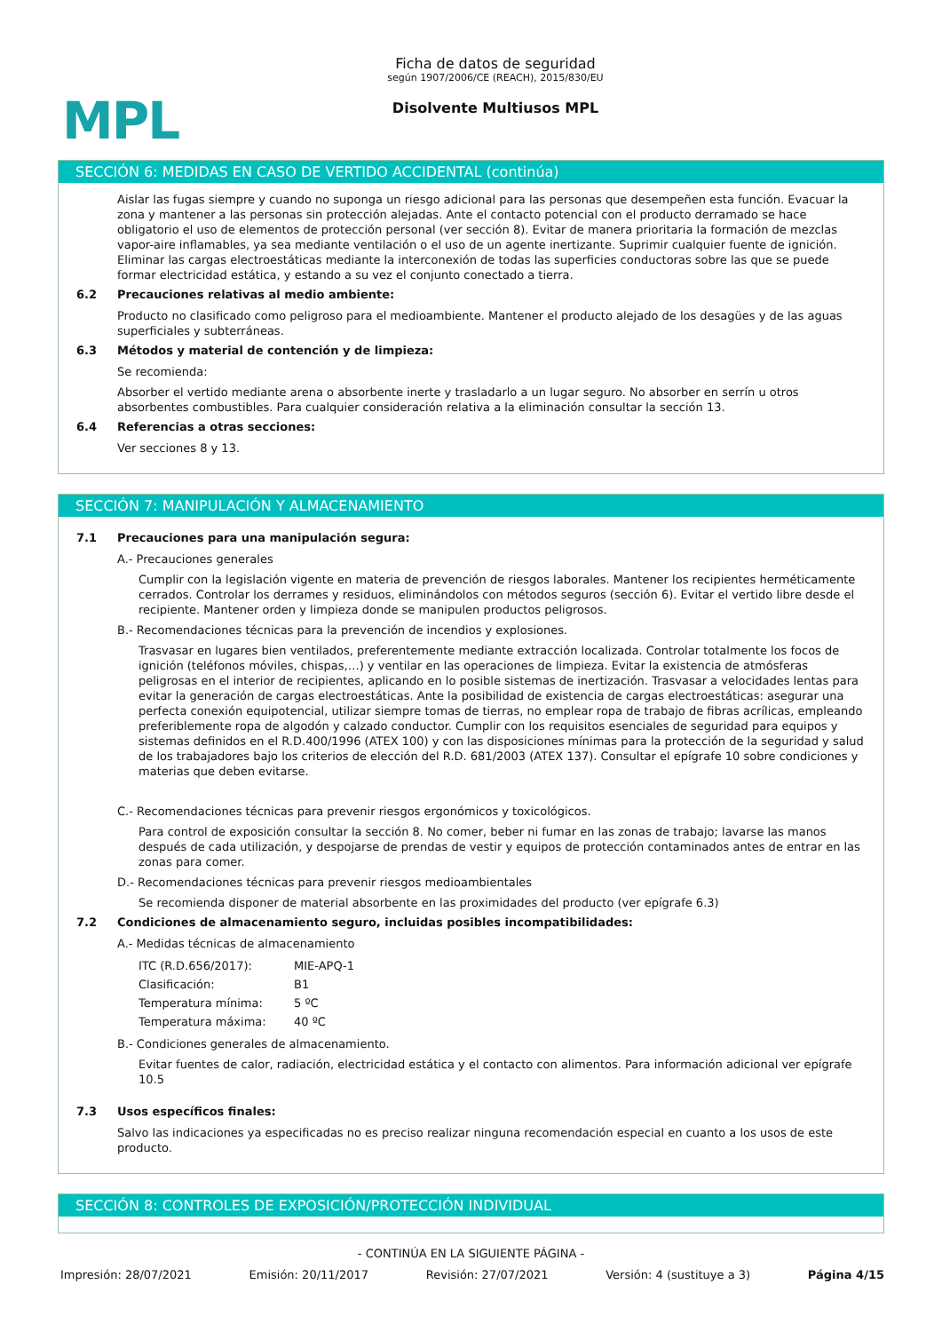MPL
Ficha de datos de seguridad
según 1907/2006/CE (REACH), 2015/830/EU
Disolvente Multiusos MPL
SECCIÓN 6: MEDIDAS EN CASO DE VERTIDO ACCIDENTAL (continúa)
Aislar las fugas siempre y cuando no suponga un riesgo adicional para las personas que desempeñen esta función. Evacuar la zona y mantener a las personas sin protección alejadas. Ante el contacto potencial con el producto derramado se hace obligatorio el uso de elementos de protección personal (ver sección 8). Evitar de manera prioritaria la formación de mezclas vapor-aire inflamables, ya sea mediante ventilación o el uso de un agente inertizante. Suprimir cualquier fuente de ignición. Eliminar las cargas electroestáticas mediante la interconexión de todas las superficies conductoras sobre las que se puede formar electricidad estática, y estando a su vez el conjunto conectado a tierra.
6.2 Precauciones relativas al medio ambiente:
Producto no clasificado como peligroso para el medioambiente. Mantener el producto alejado de los desagües y de las aguas superficiales y subterráneas.
6.3 Métodos y material de contención y de limpieza:
Se recomienda:
Absorber el vertido mediante arena o absorbente inerte y trasladarlo a un lugar seguro. No absorber en serrín u otros absorbentes combustibles. Para cualquier consideración relativa a la eliminación consultar la sección 13.
6.4 Referencias a otras secciones:
Ver secciones 8 y 13.
SECCIÓN 7: MANIPULACIÓN Y ALMACENAMIENTO
7.1 Precauciones para una manipulación segura:
A.- Precauciones generales
Cumplir con la legislación vigente en materia de prevención de riesgos laborales. Mantener los recipientes herméticamente cerrados. Controlar los derrames y residuos, eliminándolos con métodos seguros (sección 6). Evitar el vertido libre desde el recipiente. Mantener orden y limpieza donde se manipulen productos peligrosos.
B.- Recomendaciones técnicas para la prevención de incendios y explosiones.
Trasvasar en lugares bien ventilados, preferentemente mediante extracción localizada. Controlar totalmente los focos de ignición (teléfonos móviles, chispas,…) y ventilar en las operaciones de limpieza. Evitar la existencia de atmósferas peligrosas en el interior de recipientes, aplicando en lo posible sistemas de inertización. Trasvasar a velocidades lentas para evitar la generación de cargas electroestáticas. Ante la posibilidad de existencia de cargas electroestáticas: asegurar una perfecta conexión equipotencial, utilizar siempre tomas de tierras, no emplear ropa de trabajo de fibras acrílicas, empleando preferiblemente ropa de algodón y calzado conductor. Cumplir con los requisitos esenciales de seguridad para equipos y sistemas definidos en el R.D.400/1996 (ATEX 100) y con las disposiciones mínimas para la protección de la seguridad y salud de los trabajadores bajo los criterios de elección del R.D. 681/2003 (ATEX 137). Consultar el epígrafe 10 sobre condiciones y materias que deben evitarse.
C.- Recomendaciones técnicas para prevenir riesgos ergonómicos y toxicológicos.
Para control de exposición consultar la sección 8. No comer, beber ni fumar en las zonas de trabajo; lavarse las manos después de cada utilización, y despojarse de prendas de vestir y equipos de protección contaminados antes de entrar en las zonas para comer.
D.- Recomendaciones técnicas para prevenir riesgos medioambientales
Se recomienda disponer de material absorbente en las proximidades del producto (ver epígrafe 6.3)
7.2 Condiciones de almacenamiento seguro, incluidas posibles incompatibilidades:
A.- Medidas técnicas de almacenamiento
| ITC (R.D.656/2017): | MIE-APQ-1 |
| Clasificación: | B1 |
| Temperatura mínima: | 5 ºC |
| Temperatura máxima: | 40 ºC |
B.- Condiciones generales de almacenamiento.
Evitar fuentes de calor, radiación, electricidad estática y el contacto con alimentos. Para información adicional ver epígrafe 10.5
7.3 Usos específicos finales:
Salvo las indicaciones ya especificadas no es preciso realizar ninguna recomendación especial en cuanto a los usos de este producto.
SECCIÓN 8: CONTROLES DE EXPOSICIÓN/PROTECCIÓN INDIVIDUAL
- CONTINÚA EN LA SIGUIENTE PÁGINA -
Impresión: 28/07/2021 Emisión: 20/11/2017 Revisión: 27/07/2021 Versión: 4 (sustituye a 3) Página 4/15